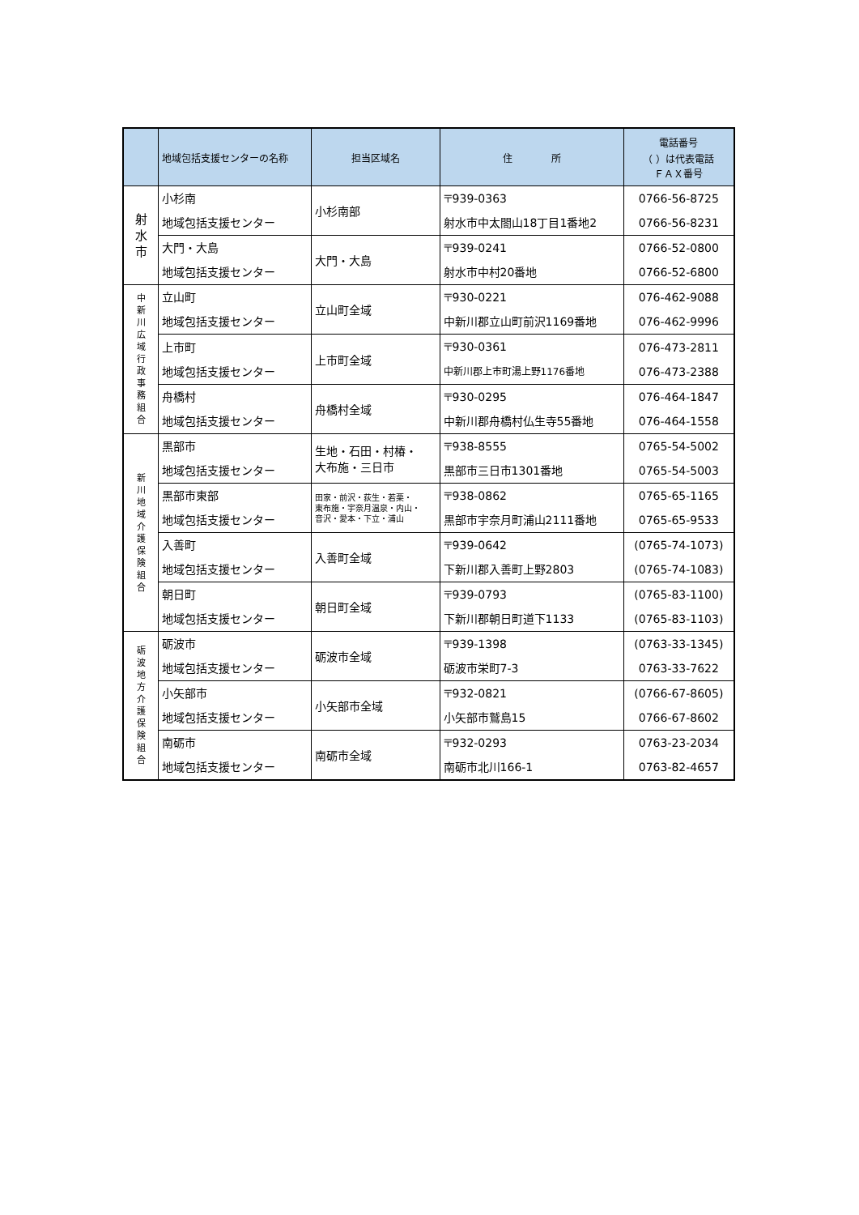| | 地域包括支援センターの名称 | 担当区域名 | 住 所 | 電話番号 （ ）は代表電話 ＦＡＸ番号 |
| --- | --- | --- | --- | --- |
| 射 水 市 | 小杉南 地域包括支援センター | 小杉南部 | 〒939-0363 射水市中太閤山18丁目1番地2 | 0766-56-8725 0766-56-8231 |
| | 大門・大島 地域包括支援センター | 大門・大島 | 〒939-0241 射水市中村20番地 | 0766-52-0800 0766-52-6800 |
| 中 新 川 広 域 行 政 事 務 組 合 | 立山町 地域包括支援センター | 立山町全域 | 〒930-0221 中新川郡立山町前沢1169番地 | 076-462-9088 076-462-9996 |
| | 上市町 地域包括支援センター | 上市町全域 | 〒930-0361 中新川郡上市町湯上野1176番地 | 076-473-2811 076-473-2388 |
| | 舟橋村 地域包括支援センター | 舟橋村全域 | 〒930-0295 中新川郡舟橋村仏生寺55番地 | 076-464-1847 076-464-1558 |
| 新 川 地 域 介 護 保 険 組 合 | 黒部市 地域包括支援センター | 生地・石田・村椿・ 大布施・三日市 | 〒938-8555 黒部市三日市1301番地 | 0765-54-5002 0765-54-5003 |
| | 黒部市東部 地域包括支援センター | 田家・前沢・荻生・若栗・ 東布施・宇奈月温泉・内山・ 音沢・愛本・下立・浦山 | 〒938-0862 黒部市宇奈月町浦山2111番地 | 0765-65-1165 0765-65-9533 |
| | 入善町 地域包括支援センター | 入善町全域 | 〒939-0642 下新川郡入善町上野2803 | (0765-74-1073) (0765-74-1083) |
| | 朝日町 地域包括支援センター | 朝日町全域 | 〒939-0793 下新川郡朝日町道下1133 | (0765-83-1100) (0765-83-1103) |
| 砺 波 地 方 介 護 保 険 組 合 | 砺波市 地域包括支援センター | 砺波市全域 | 〒939-1398 砺波市栄町7-3 | (0763-33-1345) 0763-33-7622 |
| | 小矢部市 地域包括支援センター | 小矢部市全域 | 〒932-0821 小矢部市鷲島15 | (0766-67-8605) 0766-67-8602 |
| | 南砺市 地域包括支援センター | 南砺市全域 | 〒932-0293 南砺市北川166-1 | 0763-23-2034 0763-82-4657 |